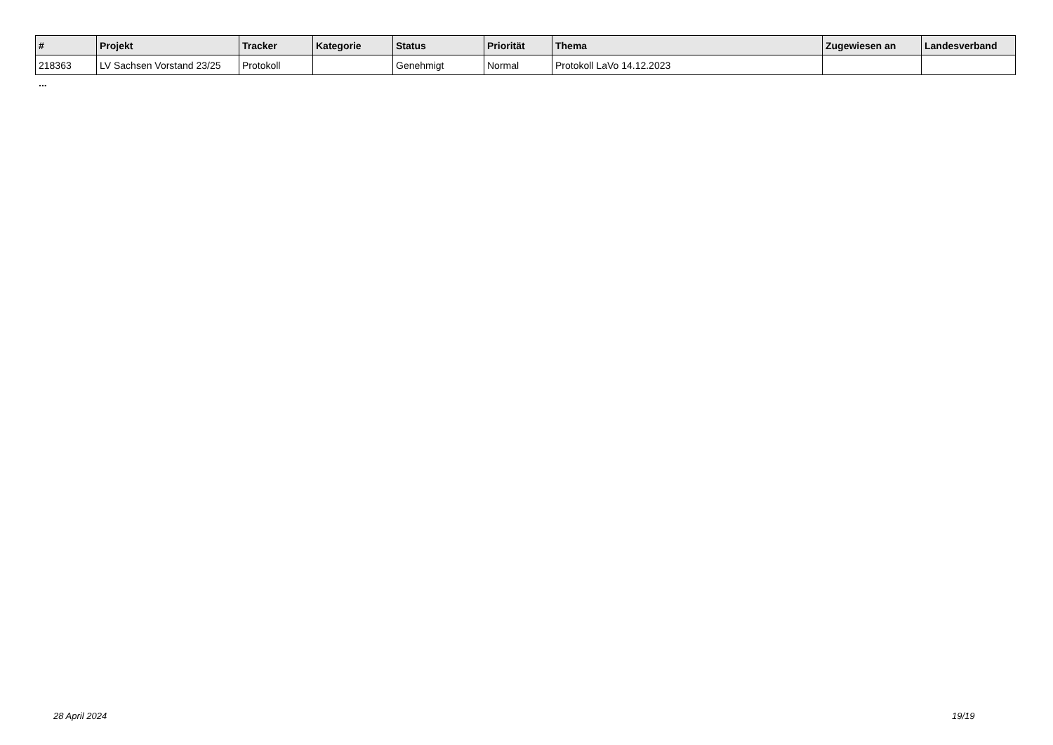| # | Projekt | Tracker | Kategorie | Status | Priorität | Thema | Zugewiesen an | Landesverband |
| --- | --- | --- | --- | --- | --- | --- | --- | --- |
| 218363 | LV Sachsen Vorstand 23/25 | Protokoll | | Genehmigt | Normal | Protokoll LaVo 14.12.2023 | | |
...
28 April 2024 19/19